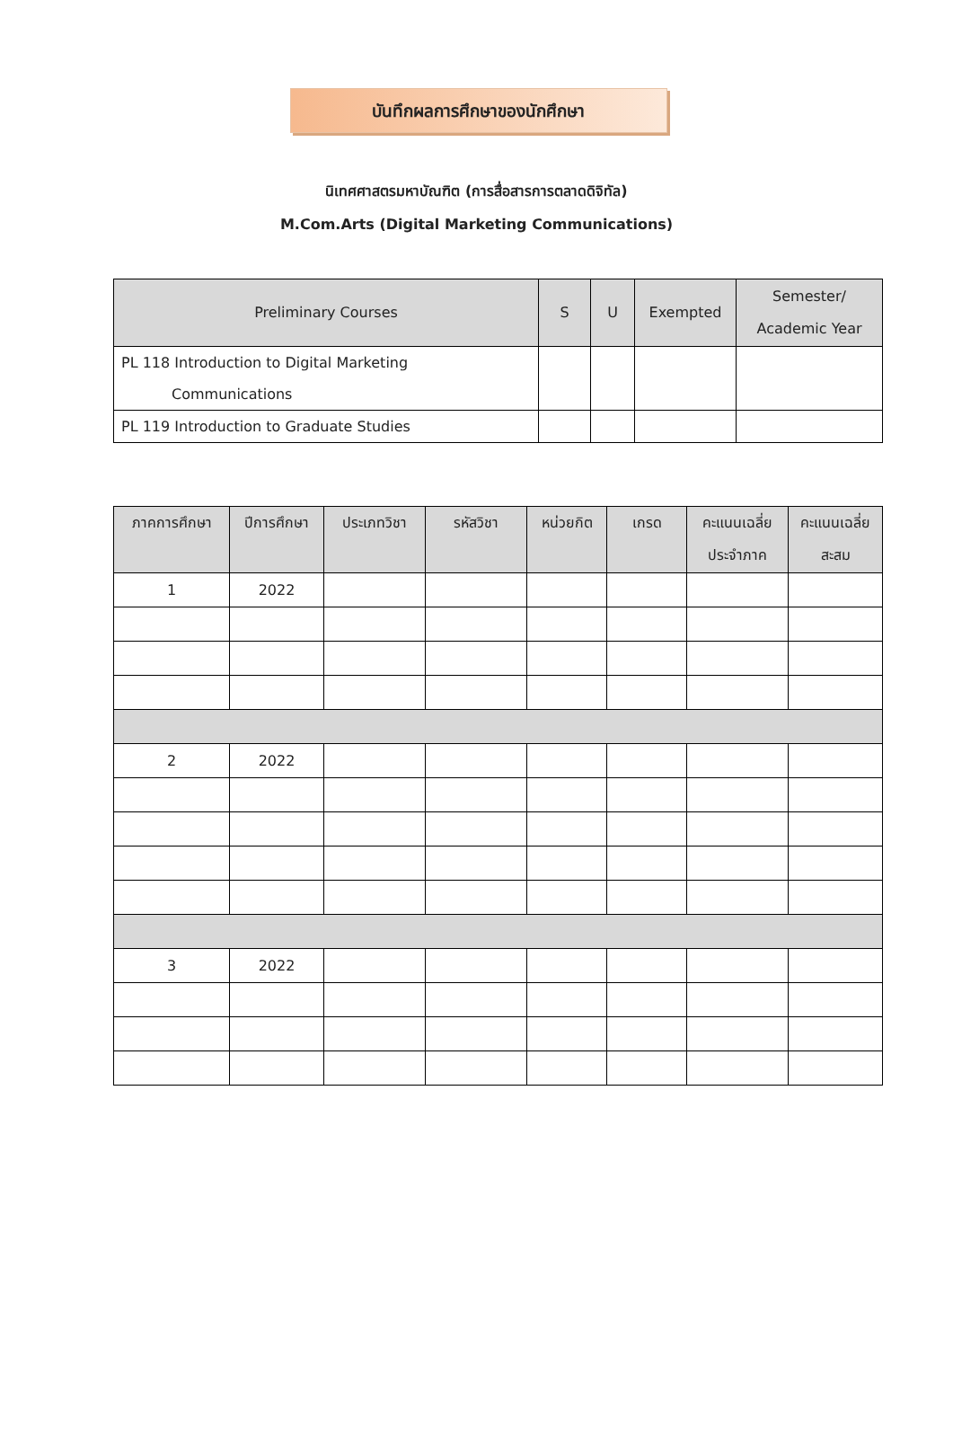บันทึกผลการศึกษาของนักศึกษา
นิเทศศาสตรมหาบัณฑิต (การสื่อสารการตลาดดิจิทัล)
M.Com.Arts (Digital Marketing Communications)
| Preliminary Courses | S | U | Exempted | Semester/ Academic Year |
| --- | --- | --- | --- | --- |
| PL 118 Introduction to Digital Marketing Communications | | | | |
| PL 119 Introduction to Graduate Studies | | | | |
| ภาคการศึกษา | ปีการศึกษา | ประเภทวิชา | รหัสวิชา | หน่วยกิต | เกรด | คะแนนเฉลี่ย ประจำภาค | คะแนนเฉลี่ย สะสม |
| --- | --- | --- | --- | --- | --- | --- | --- |
| 1 | 2022 | | | | | | |
| 2 | 2022 | | | | | | |
| 3 | 2022 | | | | | | |